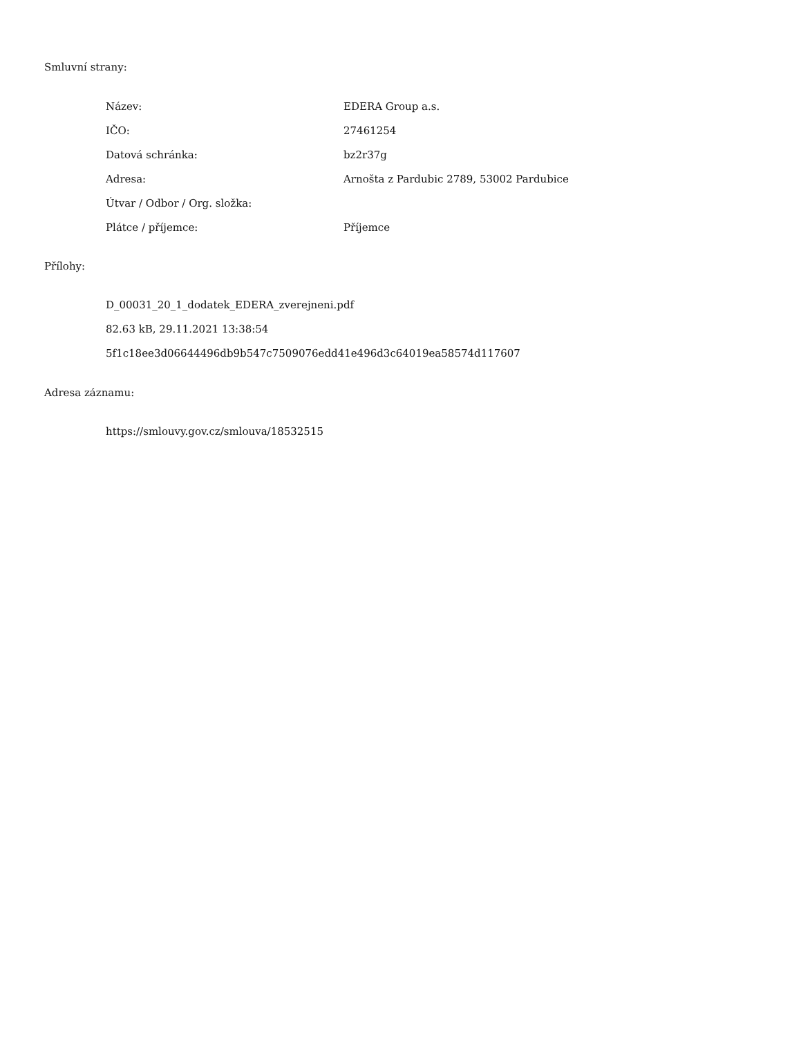Smluvní strany:
| Název: | EDERA Group a.s. |
| IČO: | 27461254 |
| Datová schránka: | bz2r37g |
| Adresa: | Arnošta z Pardubic 2789, 53002 Pardubice |
| Útvar / Odbor / Org. složka: | |
| Plátce / příjemce: | Příjemce |
Přílohy:
D_00031_20_1_dodatek_EDERA_zverejneni.pdf
82.63 kB, 29.11.2021 13:38:54
5f1c18ee3d06644496db9b547c7509076edd41e496d3c64019ea58574d117607
Adresa záznamu:
https://smlouvy.gov.cz/smlouva/18532515